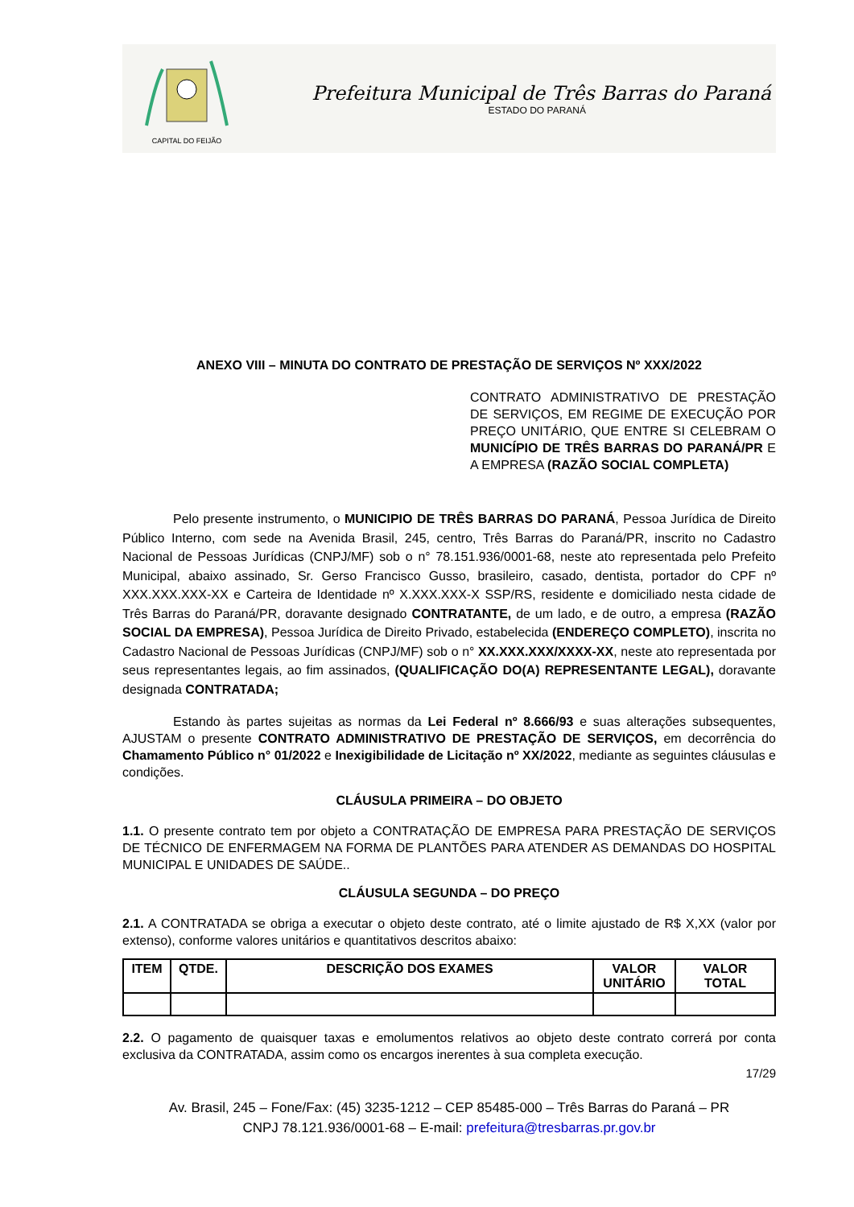CAPITAL DO FEIJÃO
Prefeitura Municipal de Três Barras do Paraná
ESTADO DO PARANÁ
ANEXO VIII – MINUTA DO CONTRATO DE PRESTAÇÃO DE SERVIÇOS Nº XXX/2022
CONTRATO ADMINISTRATIVO DE PRESTAÇÃO DE SERVIÇOS, EM REGIME DE EXECUÇÃO POR PREÇO UNITÁRIO, QUE ENTRE SI CELEBRAM O MUNICÍPIO DE TRÊS BARRAS DO PARANÁ/PR E A EMPRESA (RAZÃO SOCIAL COMPLETA)
Pelo presente instrumento, o MUNICIPIO DE TRÊS BARRAS DO PARANÁ, Pessoa Jurídica de Direito Público Interno, com sede na Avenida Brasil, 245, centro, Três Barras do Paraná/PR, inscrito no Cadastro Nacional de Pessoas Jurídicas (CNPJ/MF) sob o n° 78.151.936/0001-68, neste ato representada pelo Prefeito Municipal, abaixo assinado, Sr. Gerso Francisco Gusso, brasileiro, casado, dentista, portador do CPF nº XXX.XXX.XXX-XX e Carteira de Identidade nº X.XXX.XXX-X SSP/RS, residente e domiciliado nesta cidade de Três Barras do Paraná/PR, doravante designado CONTRATANTE, de um lado, e de outro, a empresa (RAZÃO SOCIAL DA EMPRESA), Pessoa Jurídica de Direito Privado, estabelecida (ENDEREÇO COMPLETO), inscrita no Cadastro Nacional de Pessoas Jurídicas (CNPJ/MF) sob o n° XX.XXX.XXX/XXXX-XX, neste ato representada por seus representantes legais, ao fim assinados, (QUALIFICAÇÃO DO(A) REPRESENTANTE LEGAL), doravante designada CONTRATADA;
Estando às partes sujeitas as normas da Lei Federal nº 8.666/93 e suas alterações subsequentes, AJUSTAM o presente CONTRATO ADMINISTRATIVO DE PRESTAÇÃO DE SERVIÇOS, em decorrência do Chamamento Público n° 01/2022 e Inexigibilidade de Licitação nº XX/2022, mediante as seguintes cláusulas e condições.
CLÁUSULA PRIMEIRA – DO OBJETO
1.1. O presente contrato tem por objeto a CONTRATAÇÃO DE EMPRESA PARA PRESTAÇÃO DE SERVIÇOS DE TÉCNICO DE ENFERMAGEM NA FORMA DE PLANTÕES PARA ATENDER AS DEMANDAS DO HOSPITAL MUNICIPAL E UNIDADES DE SAÚDE..
CLÁUSULA SEGUNDA – DO PREÇO
2.1. A CONTRATADA se obriga a executar o objeto deste contrato, até o limite ajustado de R$ X,XX (valor por extenso), conforme valores unitários e quantitativos descritos abaixo:
| ITEM | QTDE. | DESCRIÇÃO DOS EXAMES | VALOR UNITÁRIO | VALOR TOTAL |
| --- | --- | --- | --- | --- |
2.2. O pagamento de quaisquer taxas e emolumentos relativos ao objeto deste contrato correrá por conta exclusiva da CONTRATADA, assim como os encargos inerentes à sua completa execução.
17/29
Av. Brasil, 245 – Fone/Fax: (45) 3235-1212 – CEP 85485-000 – Três Barras do Paraná – PR
CNPJ 78.121.936/0001-68 – E-mail: prefeitura@tresbarras.pr.gov.br